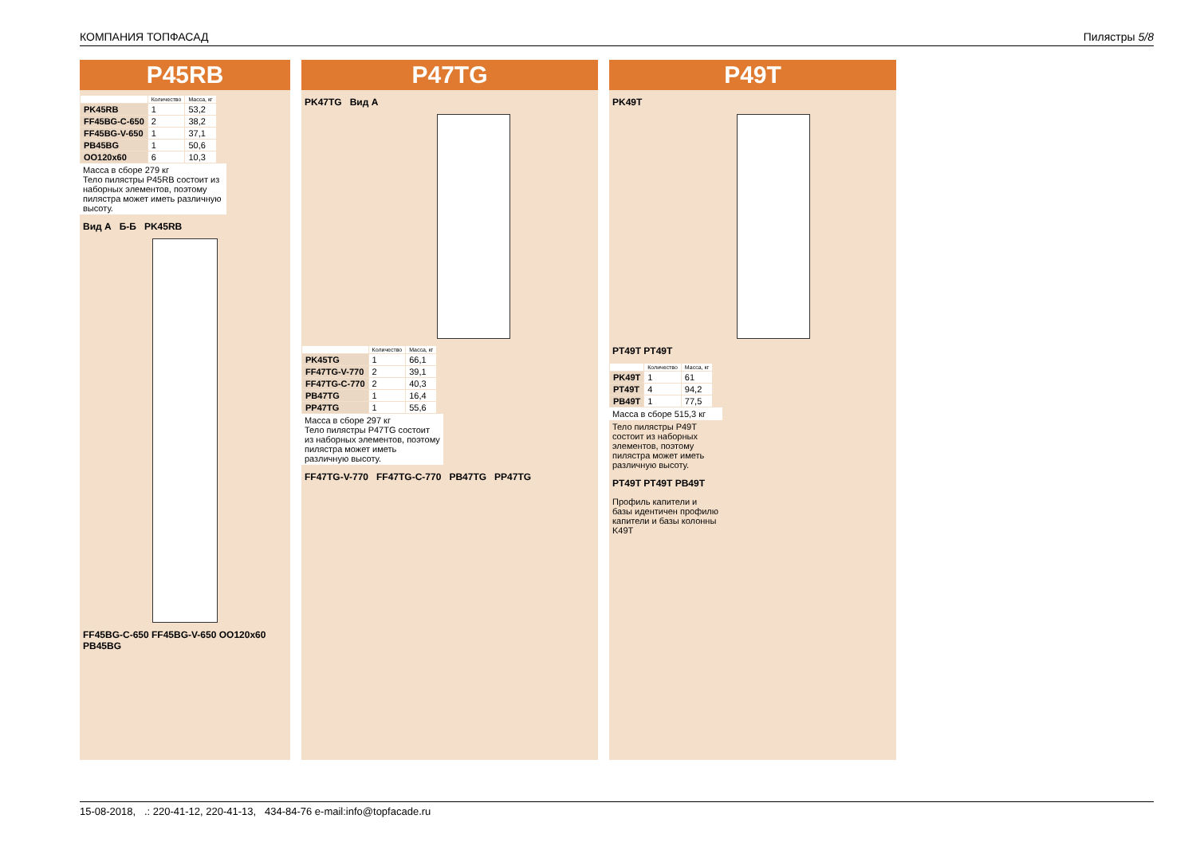КОМПАНИЯ ТОПФАСАД Пилястры 5/8
P45RB
| | Количество | Масса, кг |
| --- | --- | --- |
| PK45RB | 1 | 53,2 |
| FF45BG-C-650 | 2 | 38,2 |
| FF45BG-V-650 | 1 | 37,1 |
| PB45BG | 1 | 50,6 |
| OO120x60 | 6 | 10,3 |
Масса в сборе 279 кг
Тело пилястры P45RB состоит из наборных элементов, поэтому пилястра может иметь различную высоту.
Вид А Б-Б PK45RB
FF45BG-C-650 FF45BG-V-650 OO120x60 PB45BG
P47TG
PK47TG Вид А
| | Количество | Масса, кг |
| --- | --- | --- |
| PK45TG | 1 | 66,1 |
| FF47TG-V-770 | 2 | 39,1 |
| FF47TG-C-770 | 2 | 40,3 |
| PB47TG | 1 | 16,4 |
| PP47TG | 1 | 55,6 |
Масса в сборе 297 кг
Тело пилястры P47TG состоит из наборных элементов, поэтому пилястра может иметь различную высоту.
FF47TG-V-770 FF47TG-C-770 PB47TG PP47TG
P49T
PK49T
PT49T PT49T
| | Количество | Масса, кг |
| --- | --- | --- |
| PK49T | 1 | 61 |
| PT49T | 4 | 94,2 |
| PB49T | 1 | 77,5 |
Масса в сборе 515,3 кг
Тело пилястры P49T состоит из наборных элементов, поэтому пилястра может иметь различную высоту.
PT49T PT49T PB49T
Профиль капители и базы идентичен профилю капители и базы колонны K49T
15-08-2018, .: 220-41-12, 220-41-13, 434-84-76 e-mail:info@topfacade.ru